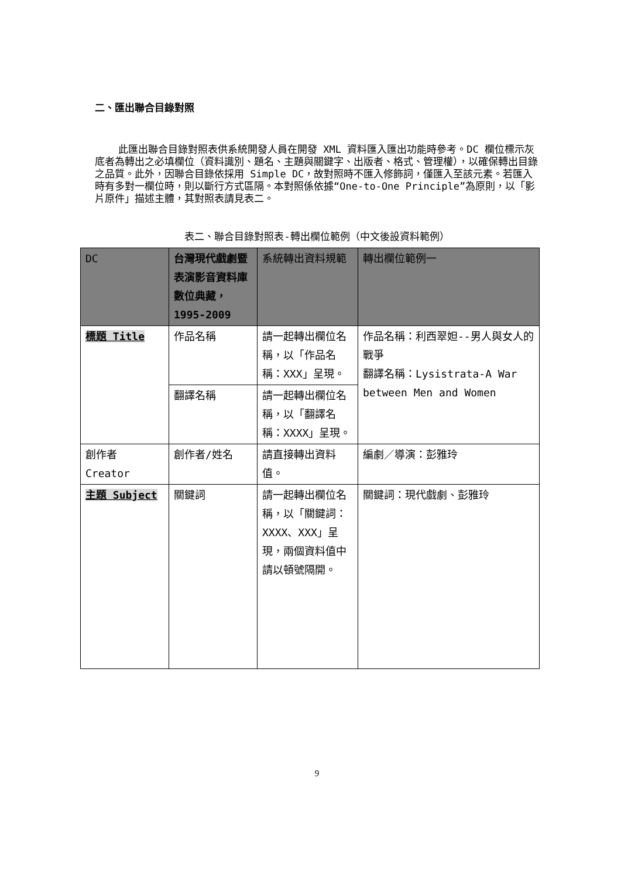二、匯出聯合目錄對照
此匯出聯合目錄對照表供系統開發人員在開發 XML 資料匯入匯出功能時參考。DC 欄位標示灰底者為轉出之必填欄位（資料識別、題名、主題與關鍵字、出版者、格式、管理權），以確保轉出目錄之品質。此外，因聯合目錄依採用 Simple DC，故對照時不匯入修飾詞，僅匯入至該元素。若匯入時有多對一欄位時，則以斷行方式區隔。本對照係依據“One-to-One Principle”為原則，以「影片原件」描述主體，其對照表請見表二。
表二、聯合目錄對照表-轉出欄位範例（中文後設資料範例）
| DC | 台灣現代戲劇暨表演影音資料庫數位典藏，1995-2009 | 系統轉出資料規範 | 轉出欄位範例一 |
| --- | --- | --- | --- |
| 標題 Title | 作品名稱 | 請一起轉出欄位名稱，以「作品名稱：XXX」呈現。 | 作品名稱：利西翠妲--男人與女人的戰爭 翻譯名稱：Lysistrata-A War between Men and Women |
| | 翻譯名稱 | 請一起轉出欄位名稱，以「翻譯名稱：XXXX」呈現。 | |
| 創作者 Creator | 創作者/姓名 | 請直接轉出資料值。 | 編劇／導演：彭雅玲 |
| 主題 Subject | 關鍵詞 | 請一起轉出欄位名稱，以「關鍵詞：XXXX、XXX」呈現，兩個資料值中請以頓號隔開。 | 關鍵詞：現代戲劇、彭雅玲 |
9